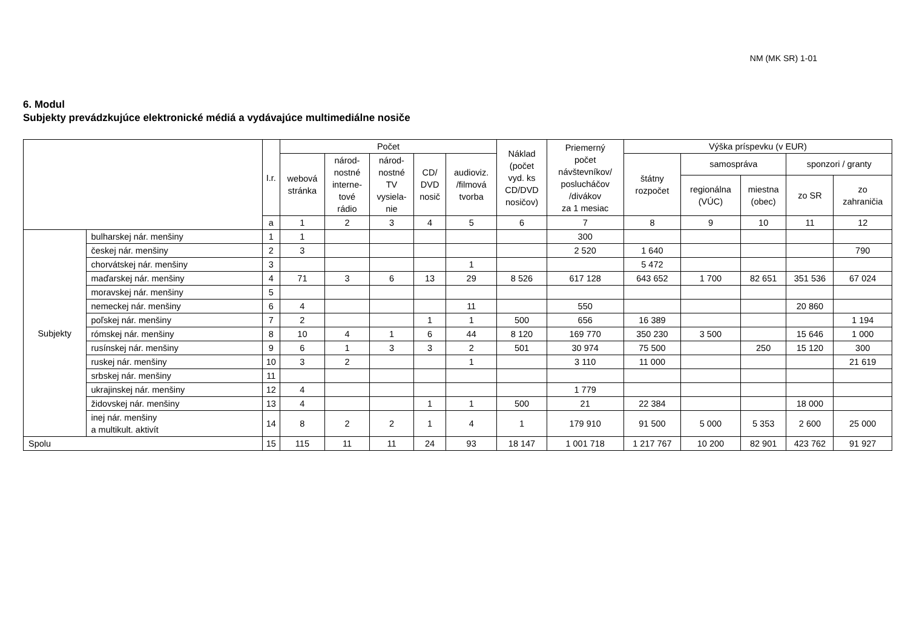NM (MK SR) 1-01
6. Modul
Subjekty prevádzkujúce elektronické médiá a vydávajúce multimediálne nosiče
| | | I.r. | Počet | | | | | Náklad (počet vyd. ks CD/DVD nosičov) | Priemerný počet návštevníkov/ poslucháčov /divákov za 1 mesiac | Výška príspevku (v EUR) | | | | |
| --- | --- | --- | --- | --- | --- | --- | --- | --- | --- | --- | --- | --- | --- | --- |
| | | | webová stránka | národ- nostné interne- tové rádio | národ- nostné TV vysiela- nie | CD/ DVD nosič | audioviz. /filmová tvorba | | | štátny rozpočet | samospráva | | sponzori / granty | |
| | | | | | | | | | | | regionálna (VÚC) | miestna (obec) | zo SR | zo zahraničia |
| | | a | 1 | 2 | 3 | 4 | 5 | 6 | 7 | 8 | 9 | 10 | 11 | 12 |
| Subjekty | bulharskej nár. menšiny | 1 | 1 | | | | | | 300 | | | | | |
| | českej nár. menšiny | 2 | 3 | | | | | | 2 520 | 1 640 | | | | 790 |
| | chorvátskej nár. menšiny | 3 | | | | | 1 | | | 5 472 | | | | |
| | maďarskej nár. menšiny | 4 | 71 | 3 | 6 | 13 | 29 | 8 526 | 617 128 | 643 652 | 1 700 | 82 651 | 351 536 | 67 024 |
| | moravskej nár. menšiny | 5 | | | | | | | | | | | | |
| | nemeckej nár. menšiny | 6 | 4 | | | | 11 | | 550 | | | | 20 860 | |
| | poľskej nár. menšiny | 7 | 2 | | | 1 | 1 | 500 | 656 | 16 389 | | | | 1 194 |
| | rómskej nár. menšiny | 8 | 10 | 4 | 1 | 6 | 44 | 8 120 | 169 770 | 350 230 | 3 500 | | 15 646 | 1 000 |
| | rusínskej nár. menšiny | 9 | 6 | 1 | 3 | 3 | 2 | 501 | 30 974 | 75 500 | | 250 | 15 120 | 300 |
| | ruskej nár. menšiny | 10 | 3 | 2 | | | 1 | | 3 110 | 11 000 | | | | 21 619 |
| | srbskej nár. menšiny | 11 | | | | | | | | | | | | |
| | ukrajinskej nár. menšiny | 12 | 4 | | | | | | 1 779 | | | | | |
| | židovskej nár. menšiny | 13 | 4 | | | 1 | 1 | 500 | 21 | 22 384 | | | 18 000 | |
| | inej nár. menšiny a multikult. aktivít | 14 | 8 | 2 | 2 | 1 | 4 | 1 | 179 910 | 91 500 | 5 000 | 5 353 | 2 600 | 25 000 |
| Spolu | | 15 | 115 | 11 | 11 | 24 | 93 | 18 147 | 1 001 718 | 1 217 767 | 10 200 | 82 901 | 423 762 | 91 927 |